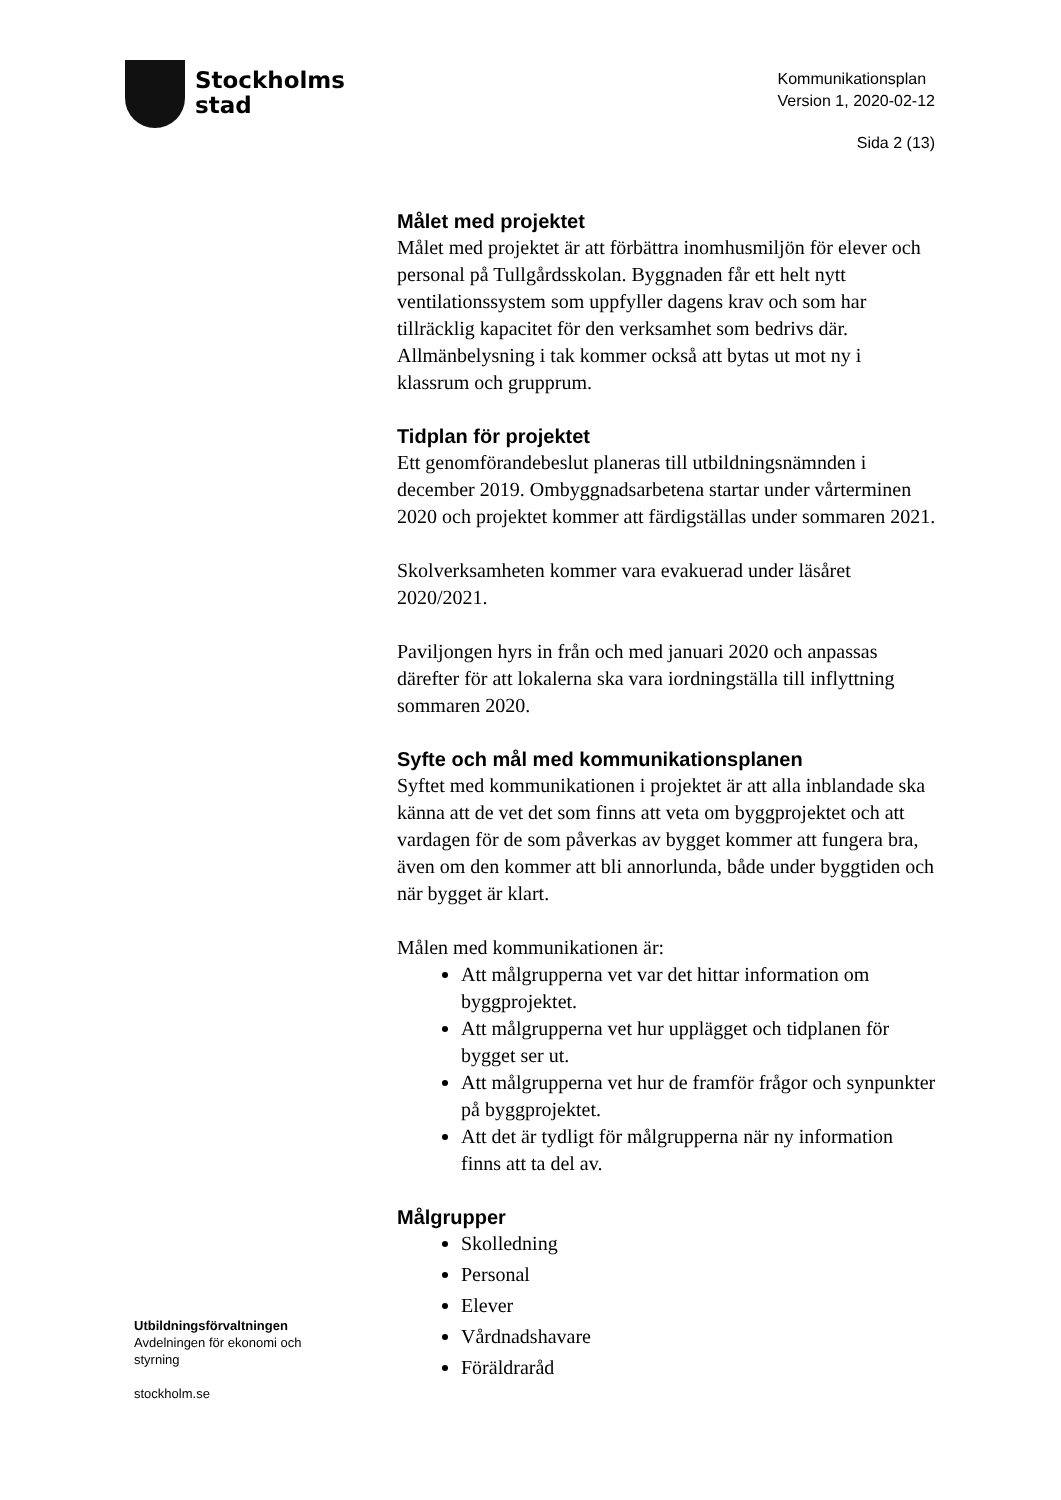Stockholms
stad
Kommunikationsplan
Version 1, 2020-02-12
Sida 2 (13)
Målet med projektet
Målet med projektet är att förbättra inomhusmiljön för elever och personal på Tullgårdsskolan. Byggnaden får ett helt nytt ventilationssystem som uppfyller dagens krav och som har tillräcklig kapacitet för den verksamhet som bedrivs där. Allmänbelysning i tak kommer också att bytas ut mot ny i klassrum och grupprum.
Tidplan för projektet
Ett genomförandebeslut planeras till utbildningsnämnden i december 2019. Ombyggnadsarbetena startar under vårterminen 2020 och projektet kommer att färdigställas under sommaren 2021.
Skolverksamheten kommer vara evakuerad under läsåret 2020/2021.
Paviljongen hyrs in från och med januari 2020 och anpassas därefter för att lokalerna ska vara iordningställa till inflyttning sommaren 2020.
Syfte och mål med kommunikationsplanen
Syftet med kommunikationen i projektet är att alla inblandade ska känna att de vet det som finns att veta om byggprojektet och att vardagen för de som påverkas av bygget kommer att fungera bra, även om den kommer att bli annorlunda, både under byggtiden och när bygget är klart.
Målen med kommunikationen är:
Att målgrupperna vet var det hittar information om byggprojektet.
Att målgrupperna vet hur upplägget och tidplanen för bygget ser ut.
Att målgrupperna vet hur de framför frågor och synpunkter på byggprojektet.
Att det är tydligt för målgrupperna när ny information finns att ta del av.
Målgrupper
Skolledning
Personal
Elever
Vårdnadshavare
Föräldraråd
Utbildningsförvaltningen
Avdelningen för ekonomi och
styrning
stockholm.se